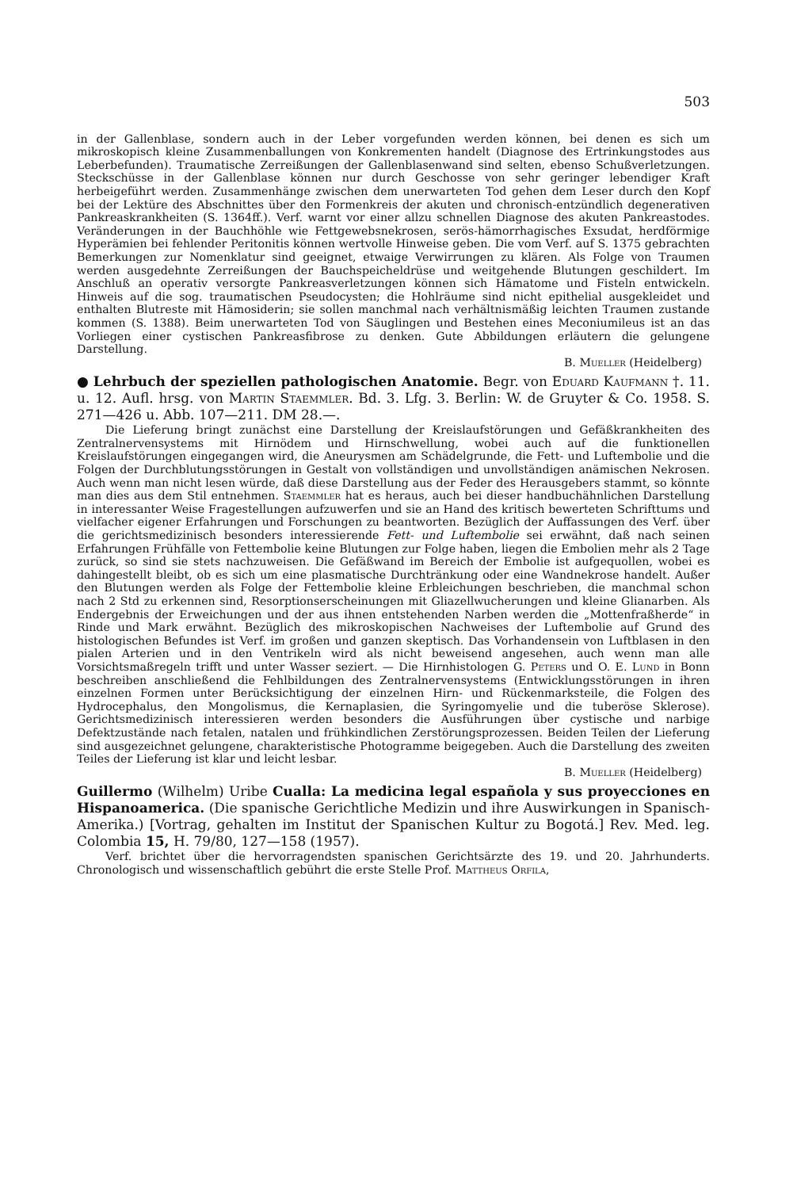503
in der Gallenblase, sondern auch in der Leber vorgefunden werden können, bei denen es sich um mikroskopisch kleine Zusammenballungen von Konkrementen handelt (Diagnose des Ertrinkungstodes aus Leberbefunden). Traumatische Zerreißungen der Gallenblasenwand sind selten, ebenso Schußverletzungen. Steckschüsse in der Gallenblase können nur durch Geschosse von sehr geringer lebendiger Kraft herbeigeführt werden. Zusammenhänge zwischen dem unerwarteten Tod gehen dem Leser durch den Kopf bei der Lektüre des Abschnittes über den Formenkreis der akuten und chronisch-entzündlich degenerativen Pankreaskrankheiten (S. 1364ff.). Verf. warnt vor einer allzu schnellen Diagnose des akuten Pankreastodes. Veränderungen in der Bauchhöhle wie Fettgewebsnekrosen, serös-hämorrhagisches Exsudat, herdförmige Hyperämien bei fehlender Peritonitis können wertvolle Hinweise geben. Die vom Verf. auf S. 1375 gebrachten Bemerkungen zur Nomenklatur sind geeignet, etwaige Verwirrungen zu klären. Als Folge von Traumen werden ausgedehnte Zerreißungen der Bauchspeicheldrüse und weitgehende Blutungen geschildert. Im Anschluß an operativ versorgte Pankreasverletzungen können sich Hämatome und Fisteln entwickeln. Hinweis auf die sog. traumatischen Pseudocysten; die Hohlräume sind nicht epithelial ausgekleidet und enthalten Blutreste mit Hämosiderin; sie sollen manchmal nach verhältnismäßig leichten Traumen zustande kommen (S. 1388). Beim unerwarteten Tod von Säuglingen und Bestehen eines Meconiumileus ist an das Vorliegen einer cystischen Pankreasfibrose zu denken. Gute Abbildungen erläutern die gelungene Darstellung.
B. Mueller (Heidelberg)
● Lehrbuch der speziellen pathologischen Anatomie. Begr. von Eduard Kaufmann †. 11. u. 12. Aufl. hrsg. von Martin Staemmler. Bd. 3. Lfg. 3. Berlin: W. de Gruyter & Co. 1958. S. 271—426 u. Abb. 107—211. DM 28.—.
Die Lieferung bringt zunächst eine Darstellung der Kreislaufstörungen und Gefäßkrankheiten des Zentralnervensystems mit Hirnödem und Hirnschwellung, wobei auch auf die funktionellen Kreislaufstörungen eingegangen wird, die Aneurysmen am Schädelgrunde, die Fett- und Luftembolie und die Folgen der Durchblutungsstörungen in Gestalt von vollständigen und unvollständigen anämischen Nekrosen. Auch wenn man nicht lesen würde, daß diese Darstellung aus der Feder des Herausgebers stammt, so könnte man dies aus dem Stil entnehmen. Staemmler hat es heraus, auch bei dieser handbuchähnlichen Darstellung in interessanter Weise Fragestellungen aufzuwerfen und sie an Hand des kritisch bewerteten Schrifttums und vielfacher eigener Erfahrungen und Forschungen zu beantworten. Bezüglich der Auffassungen des Verf. über die gerichtsmedizinisch besonders interessierende Fett- und Luftembolie sei erwähnt, daß nach seinen Erfahrungen Frühfälle von Fettembolie keine Blutungen zur Folge haben, liegen die Embolien mehr als 2 Tage zurück, so sind sie stets nachzuweisen. Die Gefäßwand im Bereich der Embolie ist aufgequollen, wobei es dahingestellt bleibt, ob es sich um eine plasmatische Durchtränkung oder eine Wandnekrose handelt. Außer den Blutungen werden als Folge der Fettembolie kleine Erbleichungen beschrieben, die manchmal schon nach 2 Std zu erkennen sind, Resorptionserscheinungen mit Gliazellwucherungen und kleine Glianarben. Als Endergebnis der Erweichungen und der aus ihnen entstehenden Narben werden die „Mottenfraßherde“ in Rinde und Mark erwähnt. Bezüglich des mikroskopischen Nachweises der Luftembolie auf Grund des histologischen Befundes ist Verf. im großen und ganzen skeptisch. Das Vorhandensein von Luftblasen in den pialen Arterien und in den Ventrikeln wird als nicht beweisend angesehen, auch wenn man alle Vorsichtsmaßregeln trifft und unter Wasser seziert. — Die Hirnhistologen G. Peters und O. E. Lund in Bonn beschreiben anschließend die Fehlbildungen des Zentralnervensystems (Entwicklungsstörungen in ihren einzelnen Formen unter Berücksichtigung der einzelnen Hirn- und Rückenmarksteile, die Folgen des Hydrocephalus, den Mongolismus, die Kernaplasien, die Syringomyelie und die tuberöse Sklerose). Gerichtsmedizinisch interessieren werden besonders die Ausführungen über cystische und narbige Defektzustände nach fetalen, natalen und frühkindlichen Zerstörungsprozessen. Beiden Teilen der Lieferung sind ausgezeichnet gelungene, charakteristische Photogramme beigegeben. Auch die Darstellung des zweiten Teiles der Lieferung ist klar und leicht lesbar.
B. Mueller (Heidelberg)
Guillermo (Wilhelm) Uribe Cualla: La medicina legal española y sus proyecciones en Hispanoamerica. (Die spanische Gerichtliche Medizin und ihre Auswirkungen in Spanisch-Amerika.) [Vortrag, gehalten im Institut der Spanischen Kultur zu Bogotá.] Rev. Med. leg. Colombia 15, H. 79/80, 127—158 (1957).
Verf. brichtet über die hervorragendsten spanischen Gerichtsärzte des 19. und 20. Jahrhunderts. Chronologisch und wissenschaftlich gebührt die erste Stelle Prof. Mattheus Orfila,